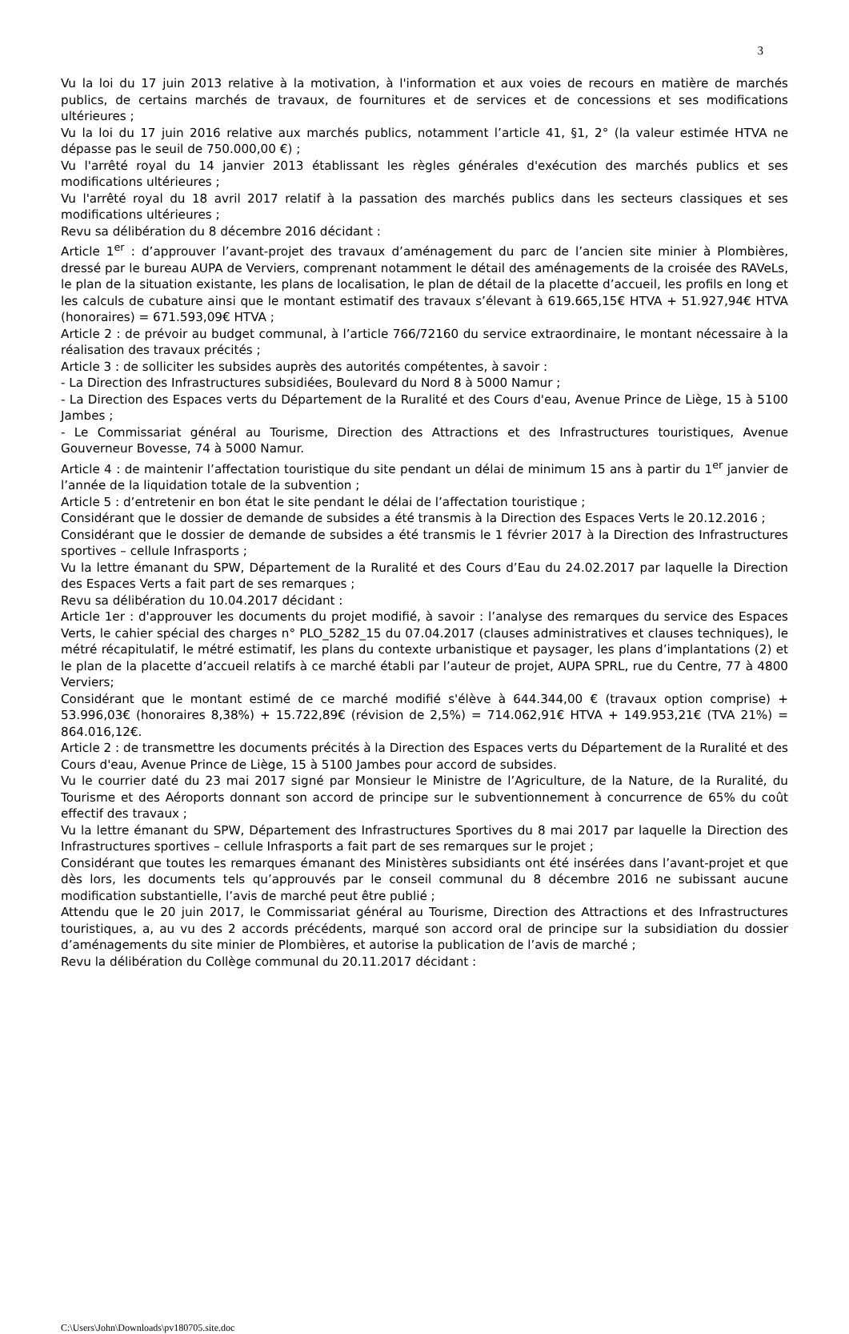3
Vu la loi du 17 juin 2013 relative à la motivation, à l'information et aux voies de recours en matière de marchés publics, de certains marchés de travaux, de fournitures et de services et de concessions et ses modifications ultérieures ;
Vu la loi du 17 juin 2016 relative aux marchés publics, notamment l’article 41, §1, 2° (la valeur estimée HTVA ne dépasse pas le seuil de 750.000,00 €) ;
Vu l'arrêté royal du 14 janvier 2013 établissant les règles générales d'exécution des marchés publics et ses modifications ultérieures ;
Vu l'arrêté royal du 18 avril 2017 relatif à la passation des marchés publics dans les secteurs classiques et ses modifications ultérieures ;
Revu sa délibération du 8 décembre 2016 décidant :
Article 1<sup>er</sup> : d’approuver l’avant-projet des travaux d’aménagement du parc de l’ancien site minier à Plombières, dressé par le bureau AUPA de Verviers, comprenant notamment le détail des aménagements de la croisée des RAVeLs, le plan de la situation existante, les plans de localisation, le plan de détail de la placette d’accueil, les profils en long et les calculs de cubature ainsi que le montant estimatif des travaux s’élevant à 619.665,15€ HTVA + 51.927,94€ HTVA (honoraires) = 671.593,09€ HTVA ;
Article 2 : de prévoir au budget communal, à l’article 766/72160 du service extraordinaire, le montant nécessaire à la réalisation des travaux précités ;
Article 3 : de solliciter les subsides auprès des autorités compétentes, à savoir :
- La Direction des Infrastructures subsidiées, Boulevard du Nord 8 à 5000 Namur ;
- La Direction des Espaces verts du Département de la Ruralité et des Cours d'eau, Avenue Prince de Liège, 15 à 5100 Jambes ;
- Le Commissariat général au Tourisme, Direction des Attractions et des Infrastructures touristiques, Avenue Gouverneur Bovesse, 74 à 5000 Namur.
Article 4 : de maintenir l’affectation touristique du site pendant un délai de minimum 15 ans à partir du 1<sup>er</sup> janvier de l’année de la liquidation totale de la subvention ;
Article 5 : d’entretenir en bon état le site pendant le délai de l’affectation touristique ;
Considérant que le dossier de demande de subsides a été transmis à la Direction des Espaces Verts le 20.12.2016 ;
Considérant que le dossier de demande de subsides a été transmis le 1 février 2017 à la Direction des Infrastructures sportives – cellule Infrasports ;
Vu la lettre émanant du SPW, Département de la Ruralité et des Cours d’Eau du 24.02.2017 par laquelle la Direction des Espaces Verts a fait part de ses remarques ;
Revu sa délibération du 10.04.2017 décidant :
Article 1er : d'approuver les documents du projet modifié, à savoir : l’analyse des remarques du service des Espaces Verts, le cahier spécial des charges n° PLO_5282_15 du 07.04.2017 (clauses administratives et clauses techniques), le métré récapitulatif, le métré estimatif, les plans du contexte urbanistique et paysager, les plans d’implantations (2) et le plan de la placette d’accueil relatifs à ce marché établi par l’auteur de projet, AUPA SPRL, rue du Centre, 77 à 4800 Verviers;
Considérant que le montant estimé de ce marché modifié s'élève à 644.344,00 € (travaux option comprise) + 53.996,03€ (honoraires 8,38%) + 15.722,89€ (révision de 2,5%) = 714.062,91€ HTVA + 149.953,21€ (TVA 21%) = 864.016,12€.
Article 2 : de transmettre les documents précités à la Direction des Espaces verts du Département de la Ruralité et des Cours d'eau, Avenue Prince de Liège, 15 à 5100 Jambes pour accord de subsides.
Vu le courrier daté du 23 mai 2017 signé par Monsieur le Ministre de l’Agriculture, de la Nature, de la Ruralité, du Tourisme et des Aéroports donnant son accord de principe sur le subventionnement à concurrence de 65% du coût effectif des travaux ;
Vu la lettre émanant du SPW, Département des Infrastructures Sportives du 8 mai 2017 par laquelle la Direction des Infrastructures sportives – cellule Infrasports a fait part de ses remarques sur le projet ;
Considérant que toutes les remarques émanant des Ministères subsidiants ont été insérées dans l’avant-projet et que dès lors, les documents tels qu’approuvés par le conseil communal du 8 décembre 2016 ne subissant aucune modification substantielle, l’avis de marché peut être publié ;
Attendu que le 20 juin 2017, le Commissariat général au Tourisme, Direction des Attractions et des Infrastructures touristiques, a, au vu des 2 accords précédents, marqué son accord oral de principe sur la subsidiation du dossier d’aménagements du site minier de Plombières, et autorise la publication de l’avis de marché ;
Revu la délibération du Collège communal du 20.11.2017 décidant :
C:\Users\John\Downloads\pv180705.site.doc